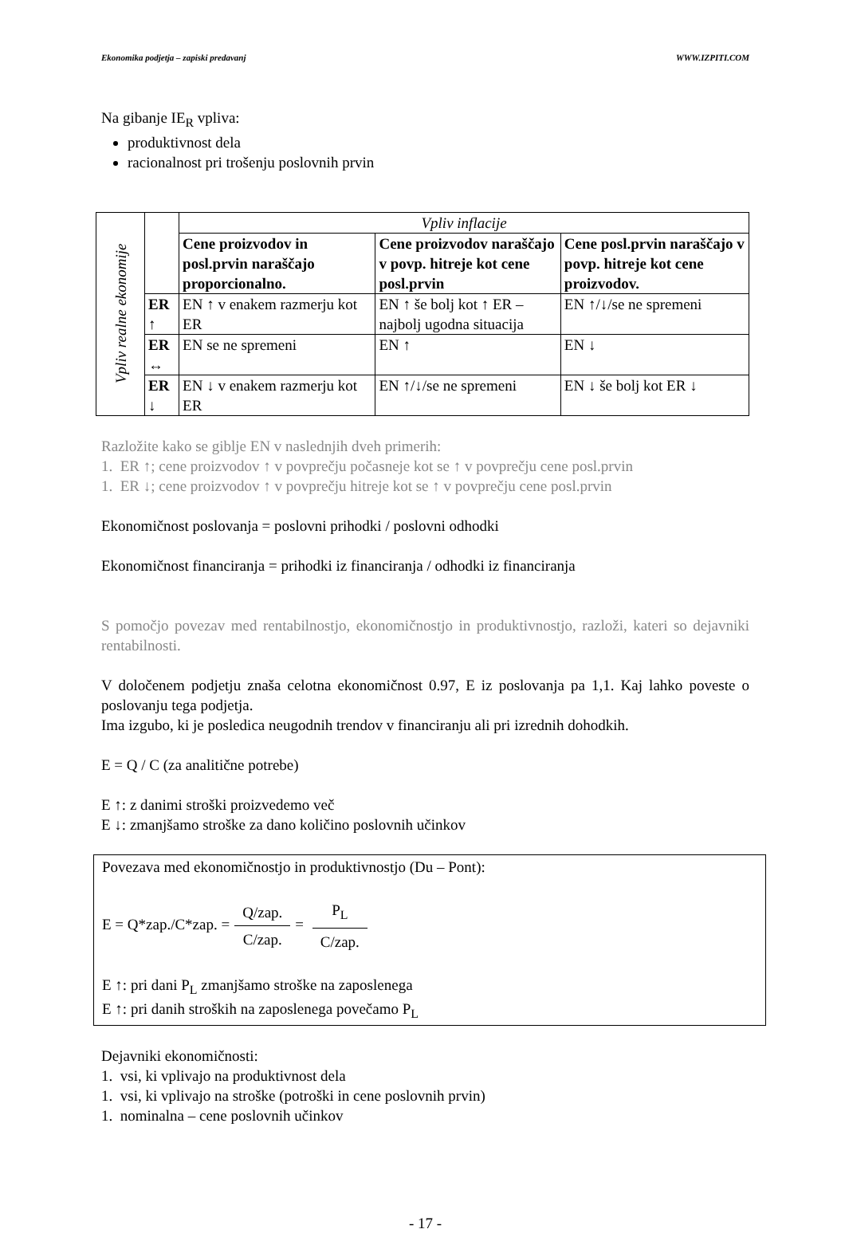Ekonomika podjetja – zapiski predavanj WWW.IZPITI.COM
Na gibanje IE<sub>R</sub> vpliva:
produktivnost dela
racionalnost pri trošenju poslovnih prvin
| Vpliv realne ekonomije | | Vpliv inflacije | | |
| | | Cene proizvodov in posl.prvin naraščajo proporcionalno. | Cene proizvodov naraščajo v povp. hitreje kot cene posl.prvin | Cene posl.prvin naraščajo v povp. hitreje kot cene proizvodov. |
| | ER ↑ | EN ↑ v enakem razmerju kot ER | EN ↑ še bolj kot ↑ ER – najbolj ugodna situacija | EN ↑/↓/se ne spremeni |
| | ER ↔ | EN se ne spremeni | EN ↑ | EN ↓ |
| | ER ↓ | EN ↓ v enakem razmerju kot ER | EN ↑/↓/se ne spremeni | EN ↓ še bolj kot ER ↓ |
Razložite kako se giblje EN v naslednjih dveh primerih:
1. ER ↑; cene proizvodov ↑ v povprečju počasneje kot se ↑ v povprečju cene posl.prvin
1. ER ↓; cene proizvodov ↑ v povprečju hitreje kot se ↑ v povprečju cene posl.prvin
Ekonomičnost poslovanja = poslovni prihodki / poslovni odhodki
Ekonomičnost financiranja = prihodki iz financiranja / odhodki iz financiranja
S pomočjo povezav med rentabilnostjo, ekonomičnostjo in produktivnostjo, razloži, kateri so dejavniki rentabilnosti.
V določenem podjetju znaša celotna ekonomičnost 0.97, E iz poslovanja pa 1,1. Kaj lahko poveste o poslovanju tega podjetja.
Ima izgubo, ki je posledica neugodnih trendov v financiranju ali pri izrednih dohodkih.
E = Q / C (za analitične potrebe)
E ↑: z danimi stroški proizvedemo več
E ↓: zmanjšamo stroške za dano količino poslovnih učinkov
Povezava med ekonomičnostjo in produktivnostjo (Du – Pont):
E = Q*zap./C*zap. = Q/zap. C/zap. = P<sub>L</sub> C/zap.
E ↑: pri dani P<sub>L</sub> zmanjšamo stroške na zaposlenega
E ↑: pri danih stroških na zaposlenega povečamo P<sub>L</sub>
Dejavniki ekonomičnosti:
1. vsi, ki vplivajo na produktivnost dela
1. vsi, ki vplivajo na stroške (potroški in cene poslovnih prvin)
1. nominalna – cene poslovnih učinkov
- 17 -